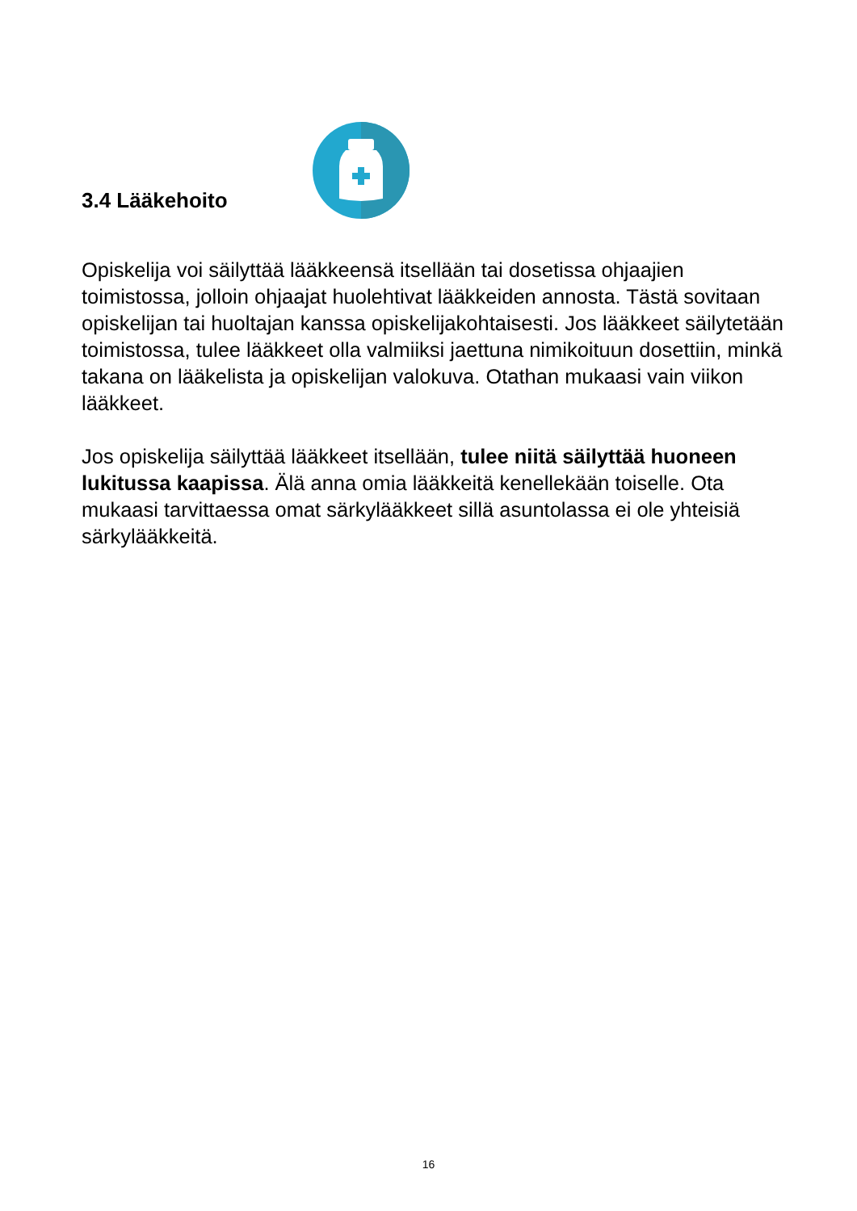3.4 Lääkehoito
Opiskelija voi säilyttää lääkkeensä itsellään tai dosetissa ohjaajien toimistossa, jolloin ohjaajat huolehtivat lääkkeiden annosta. Tästä sovitaan opiskelijan tai huoltajan kanssa opiskelijakohtaisesti. Jos lääkkeet säilytetään toimistossa, tulee lääkkeet olla valmiiksi jaettuna nimikoituun dosettiin, minkä takana on lääkelista ja opiskelijan valokuva. Otathan mukaasi vain viikon lääkkeet.
Jos opiskelija säilyttää lääkkeet itsellään, tulee niitä säilyttää huoneen lukitussa kaapissa. Älä anna omia lääkkeitä kenellekään toiselle. Ota mukaasi tarvittaessa omat särkylääkkeet sillä asuntolassa ei ole yhteisiä särkylääkkeitä.
16